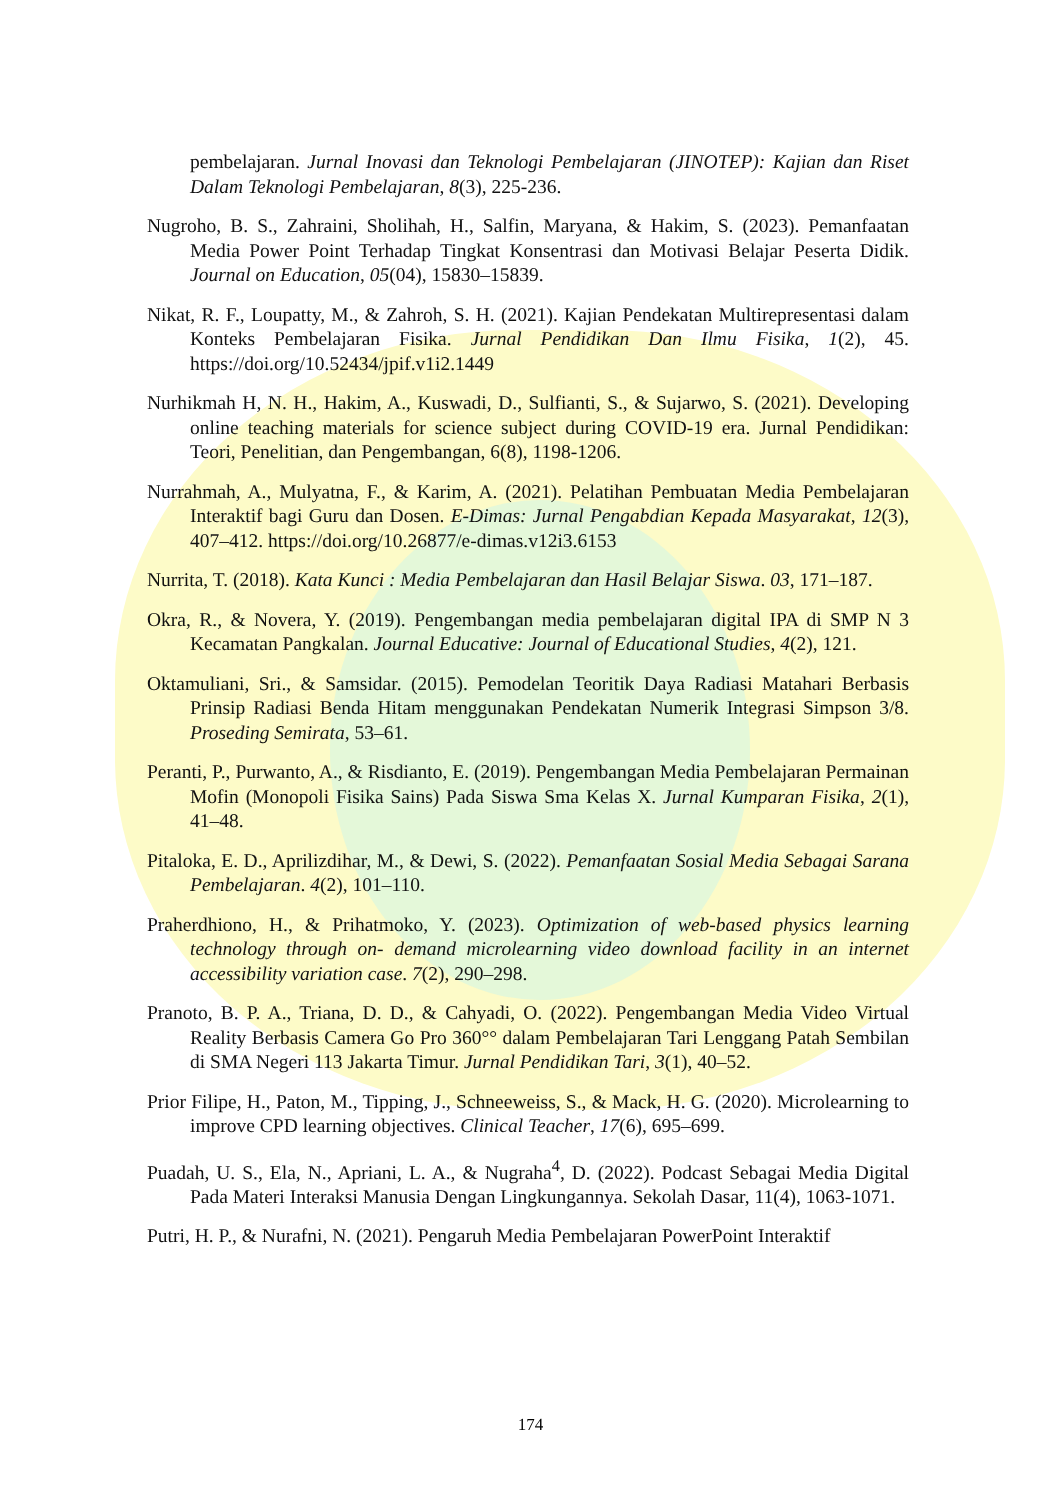pembelajaran. Jurnal Inovasi dan Teknologi Pembelajaran (JINOTEP): Kajian dan Riset Dalam Teknologi Pembelajaran, 8(3), 225-236.
Nugroho, B. S., Zahraini, Sholihah, H., Salfin, Maryana, & Hakim, S. (2023). Pemanfaatan Media Power Point Terhadap Tingkat Konsentrasi dan Motivasi Belajar Peserta Didik. Journal on Education, 05(04), 15830–15839.
Nikat, R. F., Loupatty, M., & Zahroh, S. H. (2021). Kajian Pendekatan Multirepresentasi dalam Konteks Pembelajaran Fisika. Jurnal Pendidikan Dan Ilmu Fisika, 1(2), 45. https://doi.org/10.52434/jpif.v1i2.1449
Nurhikmah H, N. H., Hakim, A., Kuswadi, D., Sulfianti, S., & Sujarwo, S. (2021). Developing online teaching materials for science subject during COVID-19 era. Jurnal Pendidikan: Teori, Penelitian, dan Pengembangan, 6(8), 1198-1206.
Nurrahmah, A., Mulyatna, F., & Karim, A. (2021). Pelatihan Pembuatan Media Pembelajaran Interaktif bagi Guru dan Dosen. E-Dimas: Jurnal Pengabdian Kepada Masyarakat, 12(3), 407–412. https://doi.org/10.26877/e-dimas.v12i3.6153
Nurrita, T. (2018). Kata Kunci : Media Pembelajaran dan Hasil Belajar Siswa. 03, 171–187.
Okra, R., & Novera, Y. (2019). Pengembangan media pembelajaran digital IPA di SMP N 3 Kecamatan Pangkalan. Journal Educative: Journal of Educational Studies, 4(2), 121.
Oktamuliani, Sri., & Samsidar. (2015). Pemodelan Teoritik Daya Radiasi Matahari Berbasis Prinsip Radiasi Benda Hitam menggunakan Pendekatan Numerik Integrasi Simpson 3/8. Proseding Semirata, 53–61.
Peranti, P., Purwanto, A., & Risdianto, E. (2019). Pengembangan Media Pembelajaran Permainan Mofin (Monopoli Fisika Sains) Pada Siswa Sma Kelas X. Jurnal Kumparan Fisika, 2(1), 41–48.
Pitaloka, E. D., Aprilizdihar, M., & Dewi, S. (2022). Pemanfaatan Sosial Media Sebagai Sarana Pembelajaran. 4(2), 101–110.
Praherdhiono, H., & Prihatmoko, Y. (2023). Optimization of web-based physics learning technology through on- demand microlearning video download facility in an internet accessibility variation case. 7(2), 290–298.
Pranoto, B. P. A., Triana, D. D., & Cahyadi, O. (2022). Pengembangan Media Video Virtual Reality Berbasis Camera Go Pro 360°° dalam Pembelajaran Tari Lenggang Patah Sembilan di SMA Negeri 113 Jakarta Timur. Jurnal Pendidikan Tari, 3(1), 40–52.
Prior Filipe, H., Paton, M., Tipping, J., Schneeweiss, S., & Mack, H. G. (2020). Microlearning to improve CPD learning objectives. Clinical Teacher, 17(6), 695–699.
Puadah, U. S., Ela, N., Apriani, L. A., & Nugraha<sup>4</sup>, D. (2022). Podcast Sebagai Media Digital Pada Materi Interaksi Manusia Dengan Lingkungannya. Sekolah Dasar, 11(4), 1063-1071.
Putri, H. P., & Nurafni, N. (2021). Pengaruh Media Pembelajaran PowerPoint Interaktif
174